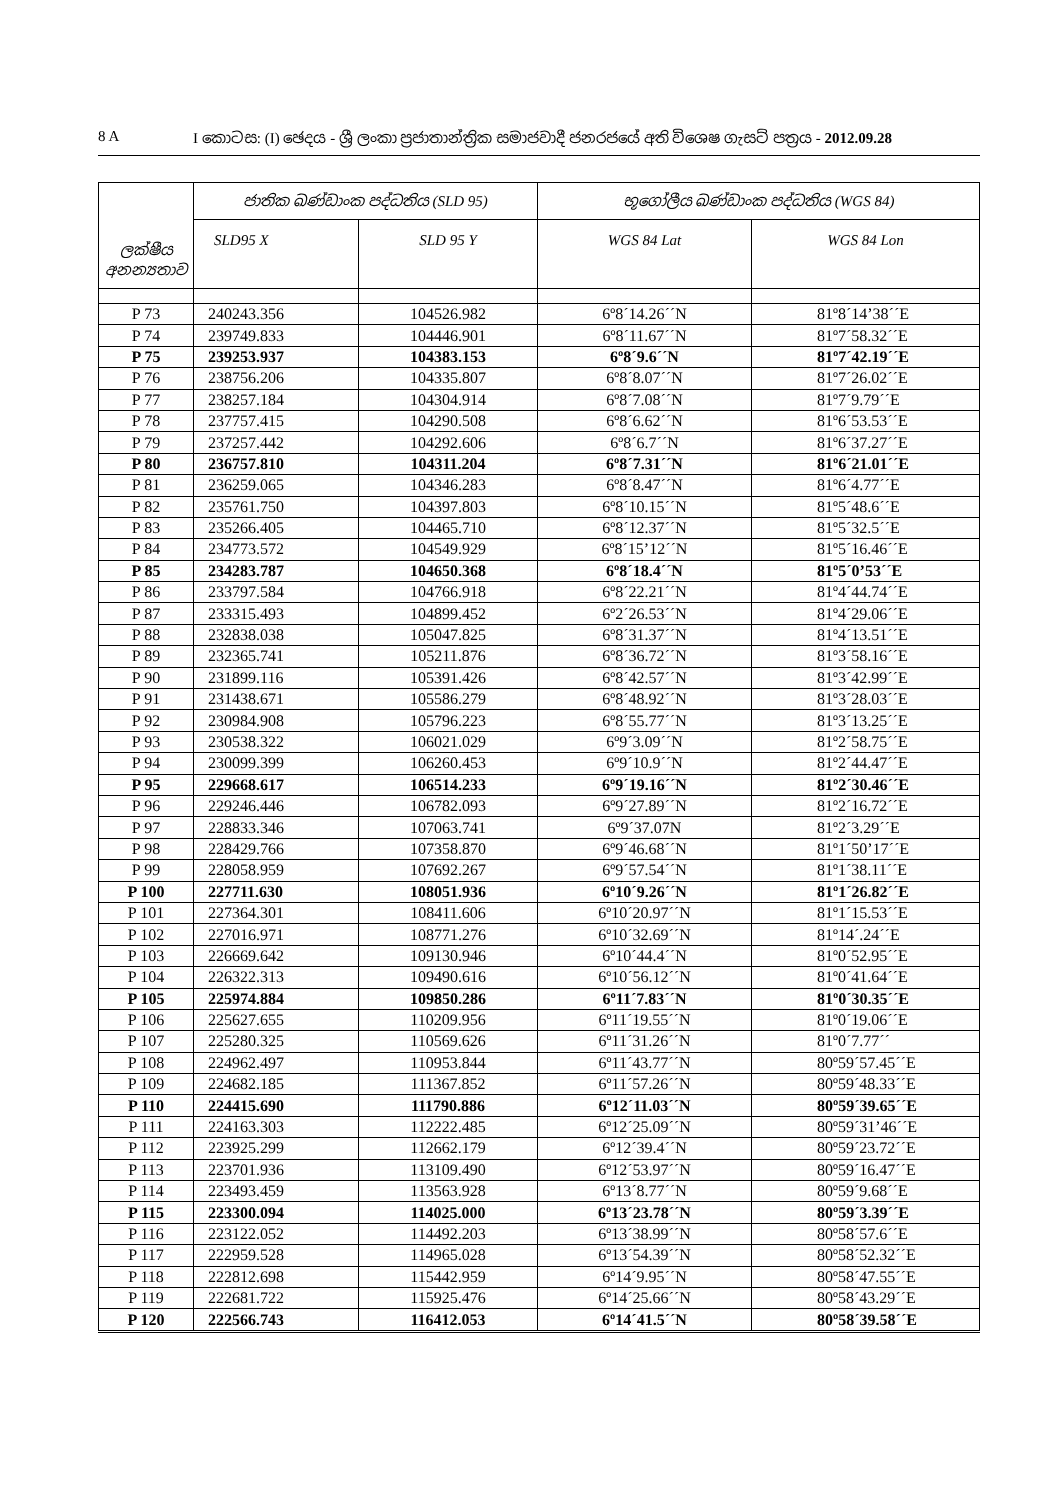8 A I කොටස: (I) ඡෙදය - ශ්‍රී ලංකා ප්‍රජාතාන්ත්‍රික සමාජවාදී ජනරජයේ අති විශෙෂ ගැසට් පත්‍රය - 2012.09.28
| ලක්ෂීය අනන්‍යතාව | ජාතික ඛණ්ඩාංක පද්ධතිය (SLD 95) | | භූගෝලීය ඛණ්ඩාංක පද්ධතිය (WGS 84) | |
| --- | --- | --- | --- | --- |
| | SLD95 X | SLD 95 Y | WGS 84 Lat | WGS 84 Lon |
| P 73 | 240243.356 | 104526.982 | 6º8´14.26´´N | 81º8´14’38´´E |
| P 74 | 239749.833 | 104446.901 | 6º8´11.67´´N | 81º7´58.32´´E |
| P 75 | 239253.937 | 104383.153 | 6º8´9.6´´N | 81º7´42.19´´E |
| P 76 | 238756.206 | 104335.807 | 6º8´8.07´´N | 81º7´26.02´´E |
| P 77 | 238257.184 | 104304.914 | 6º8´7.08´´N | 81º7´9.79´´E |
| P 78 | 237757.415 | 104290.508 | 6º8´6.62´´N | 81º6´53.53´´E |
| P 79 | 237257.442 | 104292.606 | 6º8´6.7´´N | 81º6´37.27´´E |
| P 80 | 236757.810 | 104311.204 | 6º8´7.31´´N | 81º6´21.01´´E |
| P 81 | 236259.065 | 104346.283 | 6º8´8.47´´N | 81º6´4.77´´E |
| P 82 | 235761.750 | 104397.803 | 6º8´10.15´´N | 81º5´48.6´´E |
| P 83 | 235266.405 | 104465.710 | 6º8´12.37´´N | 81º5´32.5´´E |
| P 84 | 234773.572 | 104549.929 | 6º8´15’12´´N | 81º5´16.46´´E |
| P 85 | 234283.787 | 104650.368 | 6º8´18.4´´N | 81º5´0’53´´E |
| P 86 | 233797.584 | 104766.918 | 6º8´22.21´´N | 81º4´44.74´´E |
| P 87 | 233315.493 | 104899.452 | 6º2´26.53´´N | 81º4´29.06´´E |
| P 88 | 232838.038 | 105047.825 | 6º8´31.37´´N | 81º4´13.51´´E |
| P 89 | 232365.741 | 105211.876 | 6º8´36.72´´N | 81º3´58.16´´E |
| P 90 | 231899.116 | 105391.426 | 6º8´42.57´´N | 81º3´42.99´´E |
| P 91 | 231438.671 | 105586.279 | 6º8´48.92´´N | 81º3´28.03´´E |
| P 92 | 230984.908 | 105796.223 | 6º8´55.77´´N | 81º3´13.25´´E |
| P 93 | 230538.322 | 106021.029 | 6º9´3.09´´N | 81º2´58.75´´E |
| P 94 | 230099.399 | 106260.453 | 6º9´10.9´´N | 81º2´44.47´´E |
| P 95 | 229668.617 | 106514.233 | 6º9´19.16´´N | 81º2´30.46´´E |
| P 96 | 229246.446 | 106782.093 | 6º9´27.89´´N | 81º2´16.72´´E |
| P 97 | 228833.346 | 107063.741 | 6º9´37.07N | 81º2´3.29´´E |
| P 98 | 228429.766 | 107358.870 | 6º9´46.68´´N | 81º1´50’17´´E |
| P 99 | 228058.959 | 107692.267 | 6º9´57.54´´N | 81º1´38.11´´E |
| P 100 | 227711.630 | 108051.936 | 6º10´9.26´´N | 81º1´26.82´´E |
| P 101 | 227364.301 | 108411.606 | 6º10´20.97´´N | 81º1´15.53´´E |
| P 102 | 227016.971 | 108771.276 | 6º10´32.69´´N | 81º14´.24´´E |
| P 103 | 226669.642 | 109130.946 | 6º10´44.4´´N | 81º0´52.95´´E |
| P 104 | 226322.313 | 109490.616 | 6º10´56.12´´N | 81º0´41.64´´E |
| P 105 | 225974.884 | 109850.286 | 6º11´7.83´´N | 81º0´30.35´´E |
| P 106 | 225627.655 | 110209.956 | 6º11´19.55´´N | 81º0´19.06´´E |
| P 107 | 225280.325 | 110569.626 | 6º11´31.26´´N | 81º0´7.77´´ |
| P 108 | 224962.497 | 110953.844 | 6º11´43.77´´N | 80º59´57.45´´E |
| P 109 | 224682.185 | 111367.852 | 6º11´57.26´´N | 80º59´48.33´´E |
| P 110 | 224415.690 | 111790.886 | 6º12´11.03´´N | 80º59´39.65´´E |
| P 111 | 224163.303 | 112222.485 | 6º12´25.09´´N | 80º59´31’46´´E |
| P 112 | 223925.299 | 112662.179 | 6º12´39.4´´N | 80º59´23.72´´E |
| P 113 | 223701.936 | 113109.490 | 6º12´53.97´´N | 80º59´16.47´´E |
| P 114 | 223493.459 | 113563.928 | 6º13´8.77´´N | 80º59´9.68´´E |
| P 115 | 223300.094 | 114025.000 | 6º13´23.78´´N | 80º59´3.39´´E |
| P 116 | 223122.052 | 114492.203 | 6º13´38.99´´N | 80º58´57.6´´E |
| P 117 | 222959.528 | 114965.028 | 6º13´54.39´´N | 80º58´52.32´´E |
| P 118 | 222812.698 | 115442.959 | 6º14´9.95´´N | 80º58´47.55´´E |
| P 119 | 222681.722 | 115925.476 | 6º14´25.66´´N | 80º58´43.29´´E |
| P 120 | 222566.743 | 116412.053 | 6º14´41.5´´N | 80º58´39.58´´E |